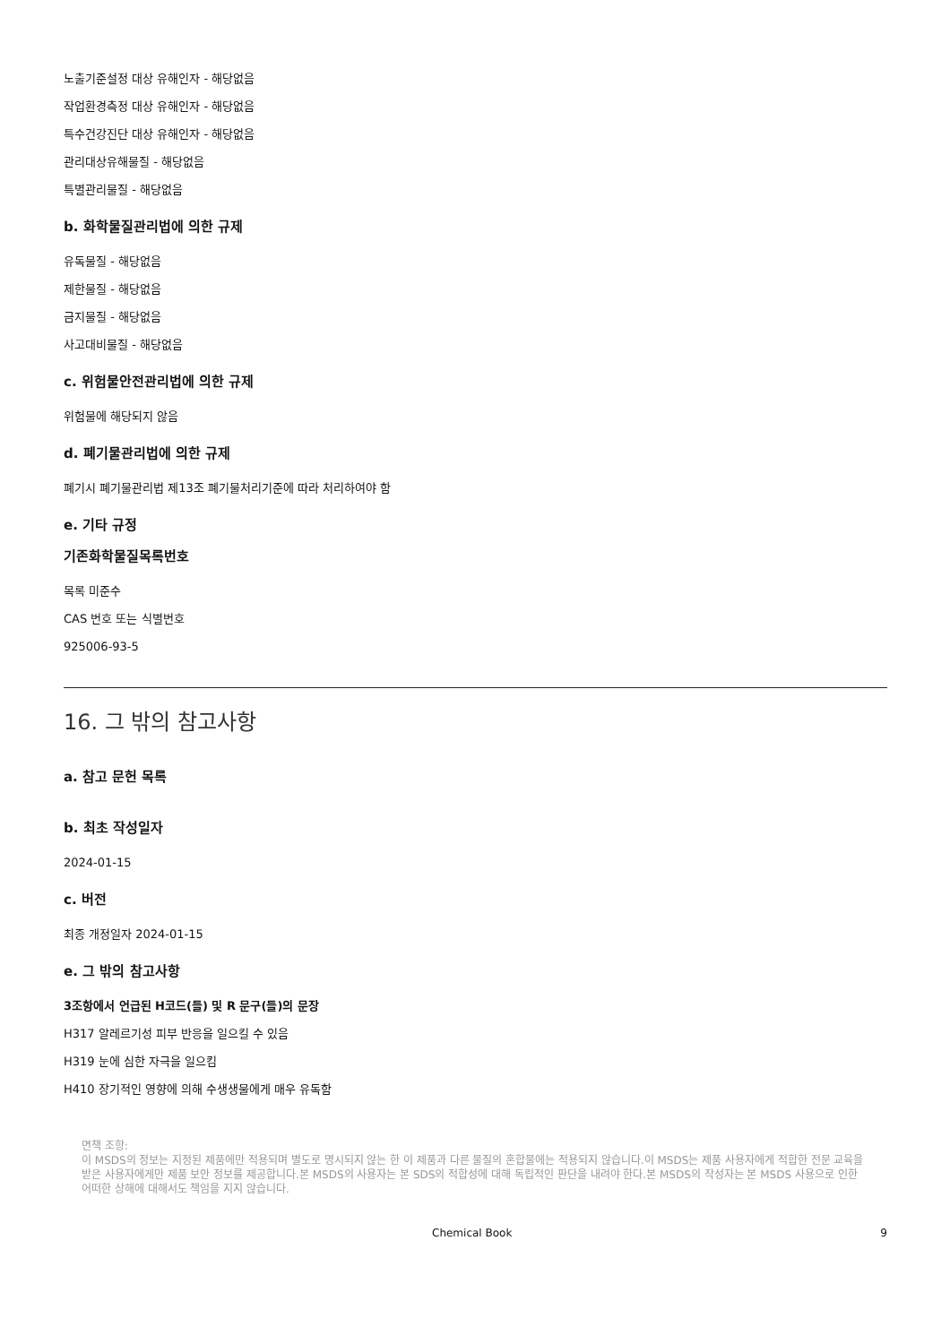노출기준설정 대상 유해인자 - 해당없음
작업환경측정 대상 유해인자 - 해당없음
특수건강진단 대상 유해인자 - 해당없음
관리대상유해물질 - 해당없음
특별관리물질 - 해당없음
b. 화학물질관리법에 의한 규제
유독물질 - 해당없음
제한물질 - 해당없음
금지물질 - 해당없음
사고대비물질 - 해당없음
c. 위험물안전관리법에 의한 규제
위험물에 해당되지 않음
d. 폐기물관리법에 의한 규제
폐기시 폐기물관리법 제13조 폐기물처리기준에 따라 처리하여야 함
e. 기타 규정
기존화학물질목록번호
목록 미준수
CAS 번호 또는 식별번호
925006-93-5
16. 그 밖의 참고사항
a. 참고 문헌 목록
b. 최초 작성일자
2024-01-15
c. 버전
최종 개정일자 2024-01-15
e. 그 밖의 참고사항
3조항에서 언급된 H코드(들) 및 R 문구(들)의 문장
H317 알레르기성 피부 반응을 일으킬 수 있음
H319 눈에 심한 자극을 일으킴
H410 장기적인 영향에 의해 수생생물에게 매우 유독함
면책 조항:
이 MSDS의 정보는 지정된 제품에만 적용되며 별도로 명시되지 않는 한 이 제품과 다른 물질의 혼합물에는 적용되지 않습니다.이 MSDS는 제품 사용자에게 적합한 전문 교육을 받은 사용자에게만 제품 보안 정보를 제공합니다.본 MSDS의 사용자는 본 SDS의 적합성에 대해 독립적인 판단을 내려야 한다.본 MSDS의 작성자는 본 MSDS 사용으로 인한 어떠한 상해에 대해서도 책임을 지지 않습니다.
Chemical Book 9